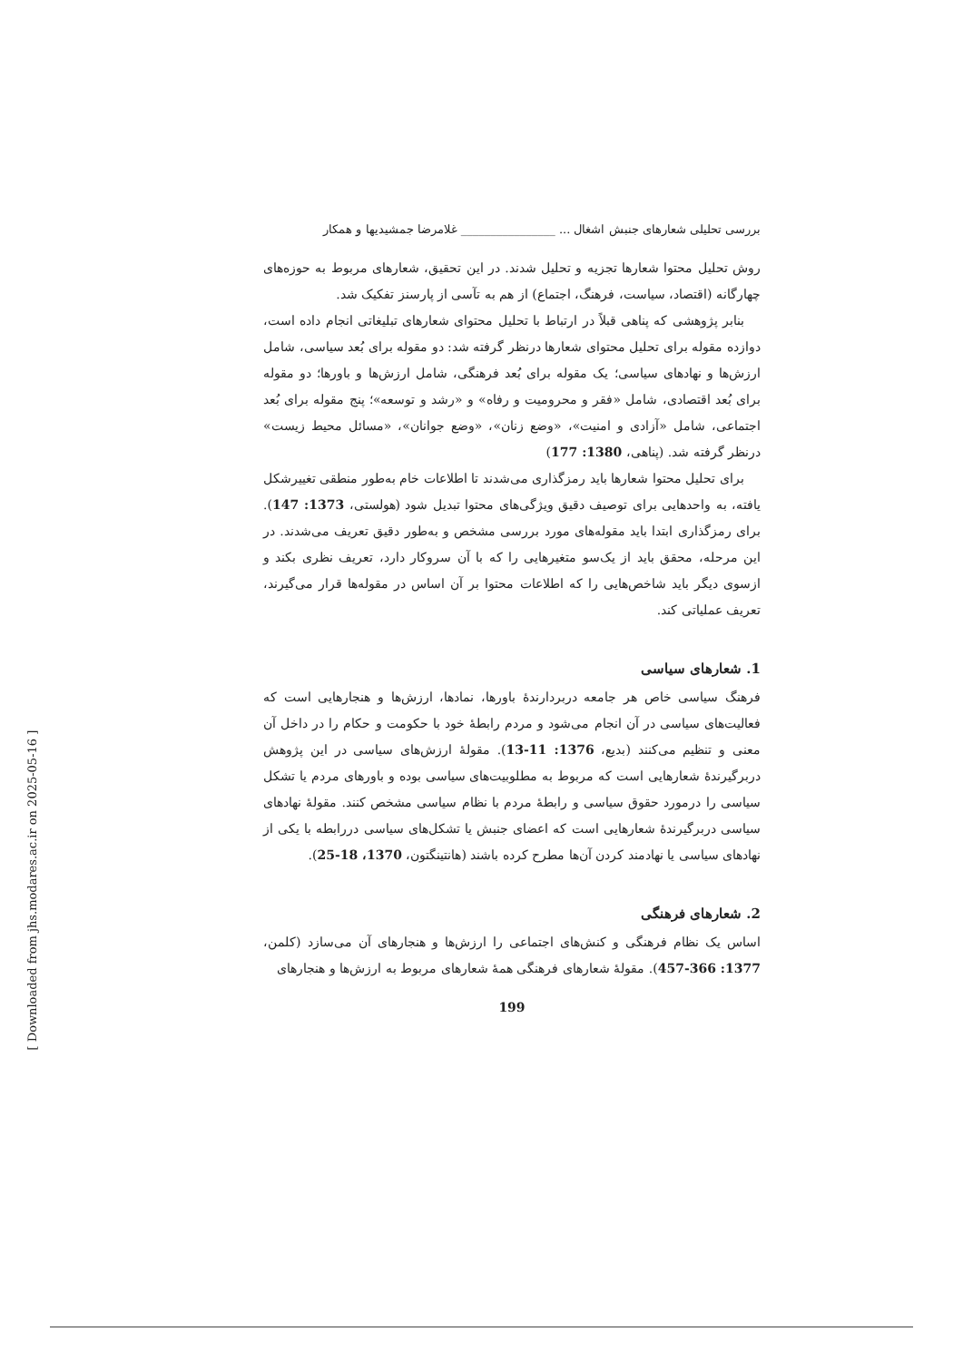بررسی تحلیلی شعارهای جنبش اشغال ... ________________ غلامرضا جمشیدیها و همکار
روش تحلیل محتوا شعارها تجزیه و تحلیل شدند. در این تحقیق، شعارهای مربوط به حوزه‌های چهارگانه (اقتصاد، سیاست، فرهنگ، اجتماع) از هم به تآسی از پارسنز تفکیک شد.
بنابر پژوهشی که پناهی قبلاً در ارتباط با تحلیل محتوای شعارهای تبلیغاتی انجام داده است، دوازده مقوله برای تحلیل محتوای شعارها درنظر گرفته شد: دو مقوله برای بُعد سیاسی، شامل ارزش‌ها و نهادهای سیاسی؛ یک مقوله برای بُعد فرهنگی، شامل ارزش‌ها و باورها؛ دو مقوله برای بُعد اقتصادی، شامل «فقر و محرومیت و رفاه» و «رشد و توسعه»؛ پنج مقوله برای بُعد اجتماعی، شامل «آزادی و امنیت»، «وضع زنان»، «وضع جوانان»، «مسائل محیط زیست» درنظر گرفته شد. (پناهی، 1380: 177)
برای تحلیل محتوا شعارها باید رمزگذاری می‌شدند تا اطلاعات خام به‌طور منطقی تغییرشکل یافته، به واحدهایی برای توصیف دقیق ویژگی‌های محتوا تبدیل شود (هولستی، 1373: 147). برای رمزگذاری ابتدا باید مقوله‌های مورد بررسی مشخص و به‌طور دقیق تعریف می‌شدند. در این مرحله، محقق باید از یک‌سو متغیرهایی را که با آن سروکار دارد، تعریف نظری بکند و ازسوی دیگر باید شاخص‌هایی را که اطلاعات محتوا بر آن اساس در مقوله‌ها قرار می‌گیرند، تعریف عملیاتی کند.
1. شعارهای سیاسی
فرهنگ سیاسی خاص هر جامعه دربردارندهٔ باورها، نمادها، ارزش‌ها و هنجارهایی است که فعالیت‌های سیاسی در آن انجام می‌شود و مردم رابطهٔ خود با حکومت و حکام را در داخل آن معنی و تنظیم می‌کنند (بدیع، 1376: 11-13). مقولهٔ ارزش‌های سیاسی در این پژوهش دربرگیرندهٔ شعارهایی است که مربوط به مطلوبیت‌های سیاسی بوده و باورهای مردم یا تشکل سیاسی را درمورد حقوق سیاسی و رابطهٔ مردم با نظام سیاسی مشخص کنند. مقولهٔ نهادهای سیاسی دربرگیرندهٔ شعارهایی است که اعضای جنبش یا تشکل‌های سیاسی دررابطه با یکی از نهادهای سیاسی یا نهادمند کردن آن‌ها مطرح کرده باشند (هانتینگتون، 1370، 18-25).
2. شعارهای فرهنگی
اساس یک نظام فرهنگی و کنش‌های اجتماعی را ارزش‌ها و هنجارهای آن می‌سازد (کلمن، 1377: 366-457). مقولهٔ شعارهای فرهنگی همهٔ شعارهای مربوط به ارزش‌ها و هنجارهای
199
[ Downloaded from jhs.modares.ac.ir on 2025-05-16 ]